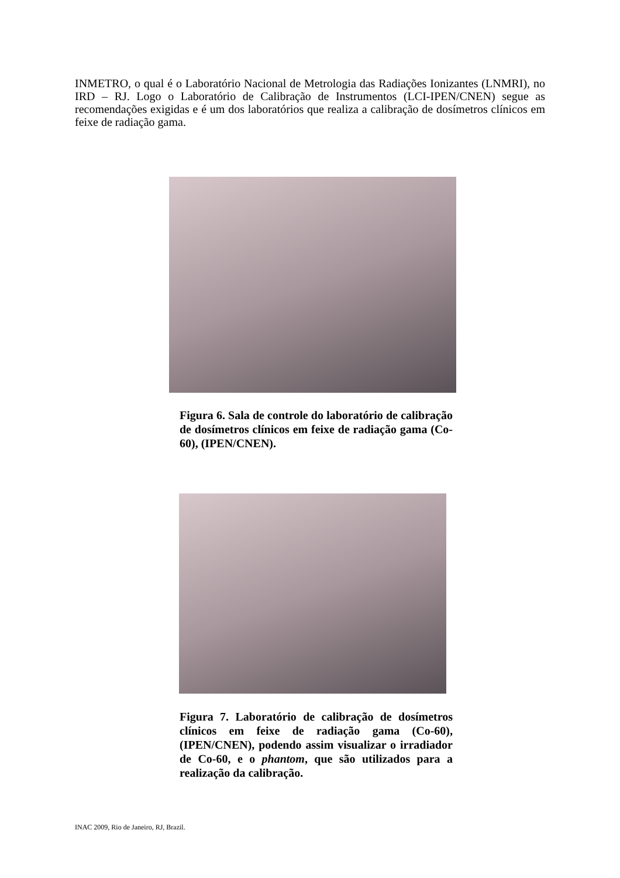INMETRO, o qual é o Laboratório Nacional de Metrologia das Radiações Ionizantes (LNMRI), no IRD – RJ. Logo o Laboratório de Calibração de Instrumentos (LCI-IPEN/CNEN) segue as recomendações exigidas e é um dos laboratórios que realiza a calibração de dosímetros clínicos em feixe de radiação gama.
Figura 6. Sala de controle do laboratório de calibração de dosímetros clínicos em feixe de radiação gama (Co-60), (IPEN/CNEN).
Figura 7. Laboratório de calibração de dosímetros clínicos em feixe de radiação gama (Co-60), (IPEN/CNEN), podendo assim visualizar o irradiador de Co-60, e o phantom, que são utilizados para a realização da calibração.
INAC 2009, Rio de Janeiro, RJ, Brazil.